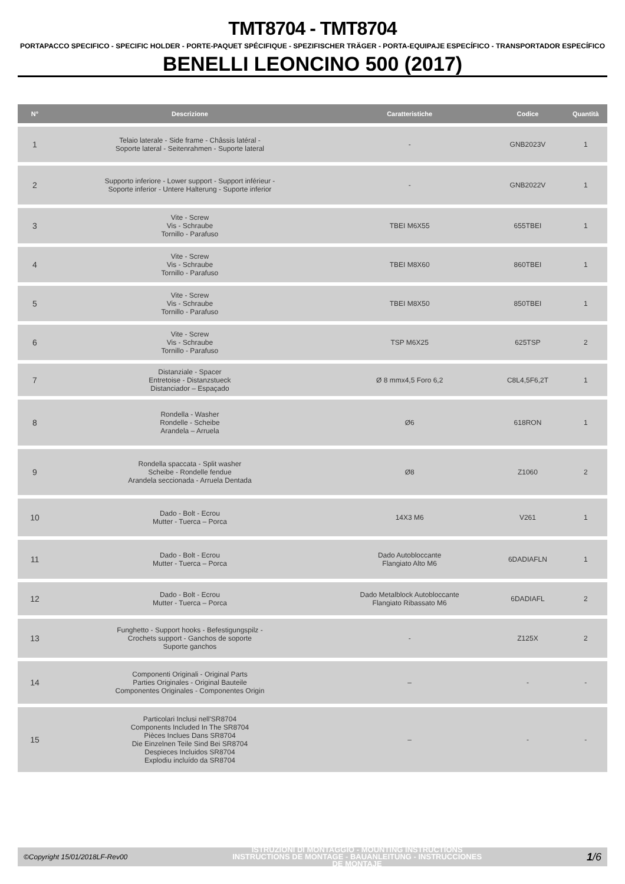TMT8704 - TMT8704
PORTAPACCO SPECIFICO - SPECIFIC HOLDER - PORTE-PAQUET SPÉCIFIQUE - SPEZIFISCHER TRÄGER - PORTA-EQUIPAJE ESPECÍFICO - TRANSPORTADOR ESPECÍFICO
BENELLI LEONCINO 500 (2017)
| N° | Descrizione | Caratteristiche | Codice | Quantità |
| --- | --- | --- | --- | --- |
| 1 | Telaio laterale - Side frame - Châssis latéral - Soporte lateral - Seitenrahmen - Suporte lateral | - | GNB2023V | 1 |
| 2 | Supporto inferiore - Lower support - Support inférieur - Soporte inferior - Untere Halterung - Suporte inferior | - | GNB2022V | 1 |
| 3 | Vite - Screw Vis - Schraube Tornillo - Parafuso | TBEI M6X55 | 655TBEI | 1 |
| 4 | Vite - Screw Vis - Schraube Tornillo - Parafuso | TBEI M8X60 | 860TBEI | 1 |
| 5 | Vite - Screw Vis - Schraube Tornillo - Parafuso | TBEI M8X50 | 850TBEI | 1 |
| 6 | Vite - Screw Vis - Schraube Tornillo - Parafuso | TSP M6X25 | 625TSP | 2 |
| 7 | Distanziale - Spacer Entretoise - Distanzstueck Distanciador – Espaçado | Ø 8 mmx4,5 Foro 6,2 | C8L4,5F6,2T | 1 |
| 8 | Rondella - Washer Rondelle - Scheibe Arandela – Arruela | Ø6 | 618RON | 1 |
| 9 | Rondella spaccata - Split washer Scheibe - Rondelle fendue Arandela seccionada - Arruela Dentada | Ø8 | Z1060 | 2 |
| 10 | Dado - Bolt - Ecrou Mutter - Tuerca – Porca | 14X3 M6 | V261 | 1 |
| 11 | Dado - Bolt - Ecrou Mutter - Tuerca – Porca | Dado Autobloccante Flangiato Alto M6 | 6DADIAFLN | 1 |
| 12 | Dado - Bolt - Ecrou Mutter - Tuerca – Porca | Dado Metalblock Autobloccante Flangiato Ribassato M6 | 6DADIAFL | 2 |
| 13 | Funghetto - Support hooks - Befestigungspilz - Crochets support - Ganchos de soporte Suporte ganchos | - | Z125X | 2 |
| 14 | Componenti Originali - Original Parts Parties Originales - Original Bauteile Componentes Originales - Componentes Origin | – | - | - |
| 15 | Particolari Inclusi nell'SR8704 Components Included In The SR8704 Pièces Inclues Dans SR8704 Die Einzelnen Teile Sind Bei SR8704 Despieces Incluidos SR8704 Explodiu incluído da SR8704 | – | - | - |
©Copyright 15/01/2018LF-Rev00
ISTRUZIONI DI MONTAGGIO - MOUNTING INSTRUCTIONS
INSTRUCTIONS DE MONTAGE - BAUANLEITUNG - INSTRUCCIONES
DE MONTAJE
1/6